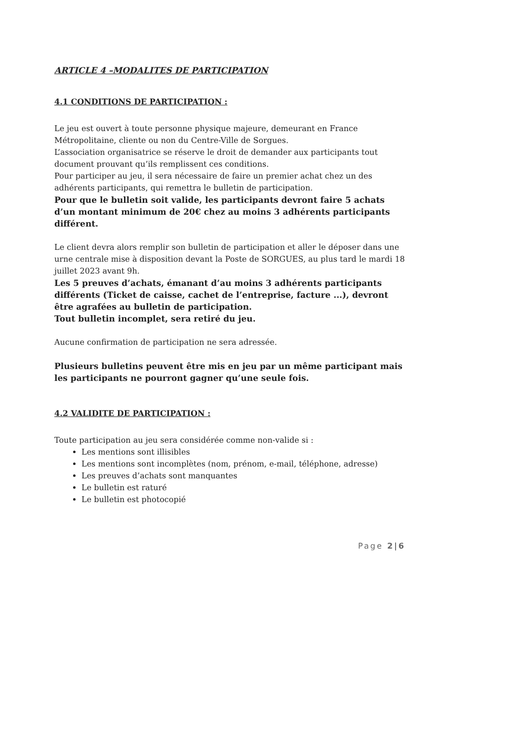ARTICLE 4 –MODALITES DE PARTICIPATION
4.1 CONDITIONS DE PARTICIPATION :
Le jeu est ouvert à toute personne physique majeure, demeurant en France Métropolitaine, cliente ou non du Centre-Ville de Sorgues.
L’association organisatrice se réserve le droit de demander aux participants tout document prouvant qu’ils remplissent ces conditions.
Pour participer au jeu, il sera nécessaire de faire un premier achat chez un des adhérents participants, qui remettra le bulletin de participation.
Pour que le bulletin soit valide, les participants devront faire 5 achats d’un montant minimum de 20€ chez au moins 3 adhérents participants différent.
Le client devra alors remplir son bulletin de participation et aller le déposer dans une urne centrale mise à disposition devant la Poste de SORGUES, au plus tard le mardi 18 juillet 2023 avant 9h.
Les 5 preuves d’achats, émanant d’au moins 3 adhérents participants différents (Ticket de caisse, cachet de l’entreprise, facture ...), devront être agrafées au bulletin de participation.
Tout bulletin incomplet, sera retiré du jeu.
Aucune confirmation de participation ne sera adressée.
Plusieurs bulletins peuvent être mis en jeu par un même participant mais les participants ne pourront gagner qu’une seule fois.
4.2 VALIDITE DE PARTICIPATION :
Toute participation au jeu sera considérée comme non-valide si :
Les mentions sont illisibles
Les mentions sont incomplètes (nom, prénom, e-mail, téléphone, adresse)
Les preuves d’achats sont manquantes
Le bulletin est raturé
Le bulletin est photocopié
Page 2|6